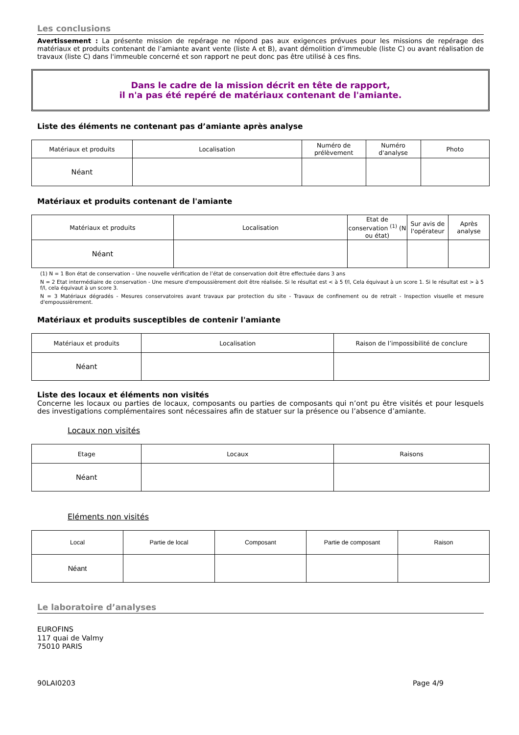Les conclusions
Avertissement : La présente mission de repérage ne répond pas aux exigences prévues pour les missions de repérage des matériaux et produits contenant de l’amiante avant vente (liste A et B), avant démolition d’immeuble (liste C) ou avant réalisation de travaux (liste C) dans l'immeuble concerné et son rapport ne peut donc pas être utilisé à ces fins.
Dans le cadre de la mission décrit en tête de rapport,
il n'a pas été repéré de matériaux contenant de l'amiante.
Liste des éléments ne contenant pas d’amiante après analyse
| Matériaux et produits | Localisation | Numéro de prélèvement | Numéro d'analyse | Photo |
| --- | --- | --- | --- | --- |
| Néant | | | | |
Matériaux et produits contenant de l'amiante
| Matériaux et produits | Localisation | Etat de conservation <sup>(1)</sup> (N ou état) | Sur avis de l'opérateur | Après analyse |
| --- | --- | --- | --- | --- |
| Néant | | | | |
(1) N = 1 Bon état de conservation – Une nouvelle vérification de l’état de conservation doit être effectuée dans 3 ans
N = 2 Etat intermédiaire de conservation - Une mesure d'empoussièrement doit être réalisée. Si le résultat est < à 5 f/l, Cela équivaut à un score 1. Si le résultat est > à 5 f/l, cela équivaut à un score 3.
N = 3 Matériaux dégradés - Mesures conservatoires avant travaux par protection du site - Travaux de confinement ou de retrait - Inspection visuelle et mesure d'empoussièrement.
Matériaux et produits susceptibles de contenir l'amiante
| Matériaux et produits | Localisation | Raison de l’impossibilité de conclure |
| --- | --- | --- |
| Néant | | |
Liste des locaux et éléments non visités
Concerne les locaux ou parties de locaux, composants ou parties de composants qui n’ont pu être visités et pour lesquels des investigations complémentaires sont nécessaires afin de statuer sur la présence ou l’absence d’amiante.
Locaux non visités
| Etage | Locaux | Raisons |
| --- | --- | --- |
| Néant | | |
Eléments non visités
| Local | Partie de local | Composant | Partie de composant | Raison |
| --- | --- | --- | --- | --- |
| Néant | | | | |
Le laboratoire d’analyses
EUROFINS
117 quai de Valmy
75010 PARIS
90LAI0203 Page 4/9